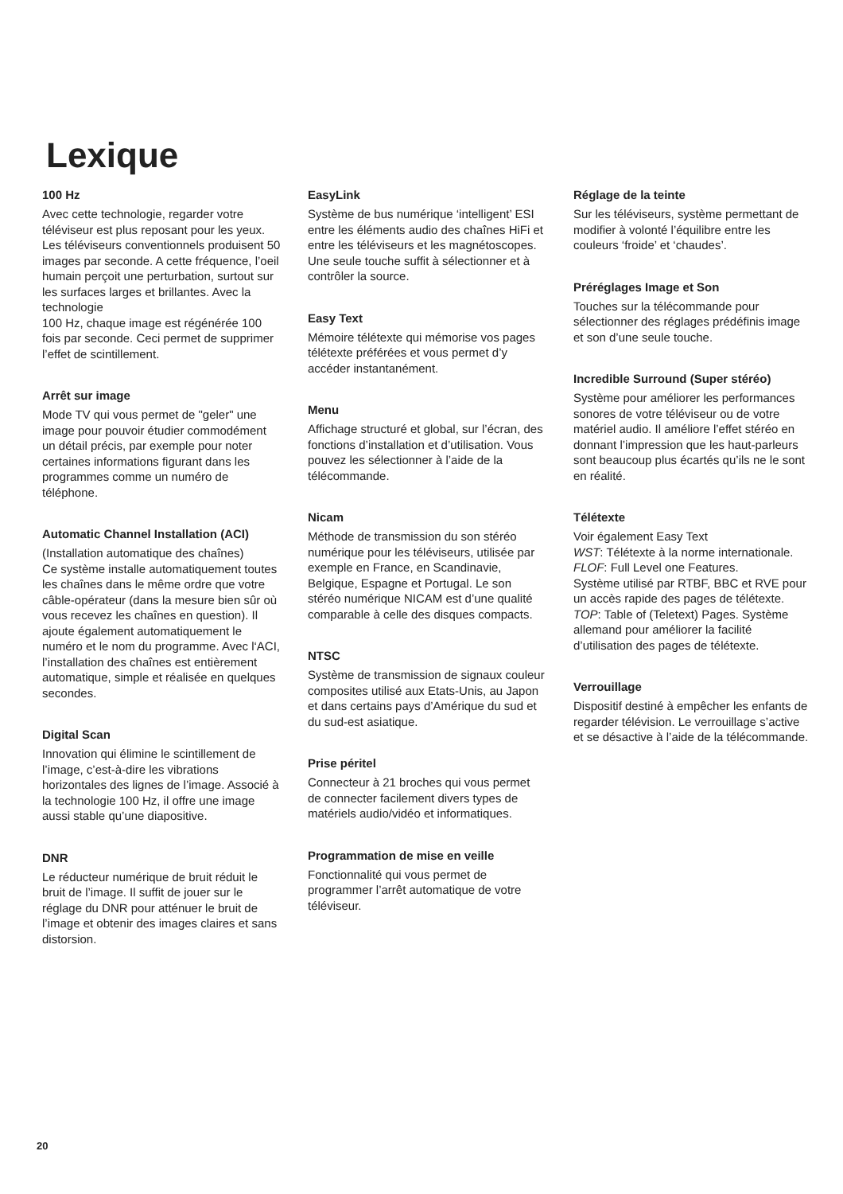Lexique
100 Hz
Avec cette technologie, regarder votre téléviseur est plus reposant pour les yeux. Les téléviseurs conventionnels produisent 50 images par seconde. A cette fréquence, l’oeil humain perçoit une perturbation, surtout sur les surfaces larges et brillantes. Avec la technologie
100 Hz, chaque image est régénérée 100 fois par seconde. Ceci permet de supprimer l’effet de scintillement.
Arrêt sur image
Mode TV qui vous permet de "geler" une image pour pouvoir étudier commodément un détail précis, par exemple pour noter certaines informations figurant dans les programmes comme un numéro de téléphone.
Automatic Channel Installation (ACI)
(Installation automatique des chaînes)
Ce système installe automatiquement toutes les chaînes dans le même ordre que votre câble-opérateur (dans la mesure bien sûr où vous recevez les chaînes en question). Il ajoute également automatiquement le numéro et le nom du programme. Avec l‘ACI, l’installation des chaînes est entièrement automatique, simple et réalisée en quelques secondes.
Digital Scan
Innovation qui élimine le scintillement de l’image, c’est-à-dire les vibrations horizontales des lignes de l’image. Associé à la technologie 100 Hz, il offre une image aussi stable qu’une diapositive.
DNR
Le réducteur numérique de bruit réduit le bruit de l’image. Il suffit de jouer sur le réglage du DNR pour atténuer le bruit de l’image et obtenir des images claires et sans distorsion.
EasyLink
Système de bus numérique ‘intelligent’ ESI entre les éléments audio des chaînes HiFi et entre les téléviseurs et les magnétoscopes. Une seule touche suffit à sélectionner et à contrôler la source.
Easy Text
Mémoire télétexte qui mémorise vos pages télétexte préférées et vous permet d’y accéder instantanément.
Menu
Affichage structuré et global, sur l’écran, des fonctions d’installation et d’utilisation. Vous pouvez les sélectionner à l’aide de la télécommande.
Nicam
Méthode de transmission du son stéréo numérique pour les téléviseurs, utilisée par exemple en France, en Scandinavie, Belgique, Espagne et Portugal. Le son stéréo numérique NICAM est d’une qualité comparable à celle des disques compacts.
NTSC
Système de transmission de signaux couleur composites utilisé aux Etats-Unis, au Japon et dans certains pays d’Amérique du sud et du sud-est asiatique.
Prise péritel
Connecteur à 21 broches qui vous permet de connecter facilement divers types de matériels audio/vidéo et informatiques.
Programmation de mise en veille
Fonctionnalité qui vous permet de programmer l’arrêt automatique de votre téléviseur.
Réglage de la teinte
Sur les téléviseurs, système permettant de modifier à volonté l’équilibre entre les couleurs ‘froide’ et ‘chaudes’.
Préréglages Image et Son
Touches sur la télécommande pour sélectionner des réglages prédéfinis image et son d’une seule touche.
Incredible Surround (Super stéréo)
Système pour améliorer les performances sonores de votre téléviseur ou de votre matériel audio. Il améliore l’effet stéréo en donnant l’impression que les haut-parleurs sont beaucoup plus écartés qu’ils ne le sont en réalité.
Télétexte
Voir également Easy Text
WST: Télétexte à la norme internationale.
FLOF: Full Level one Features.
Système utilisé par RTBF, BBC et RVE pour un accès rapide des pages de télétexte.
TOP: Table of (Teletext) Pages. Système allemand pour améliorer la facilité d’utilisation des pages de télétexte.
Verrouillage
Dispositif destiné à empêcher les enfants de regarder télévision. Le verrouillage s’active et se désactive à l’aide de la télécommande.
20